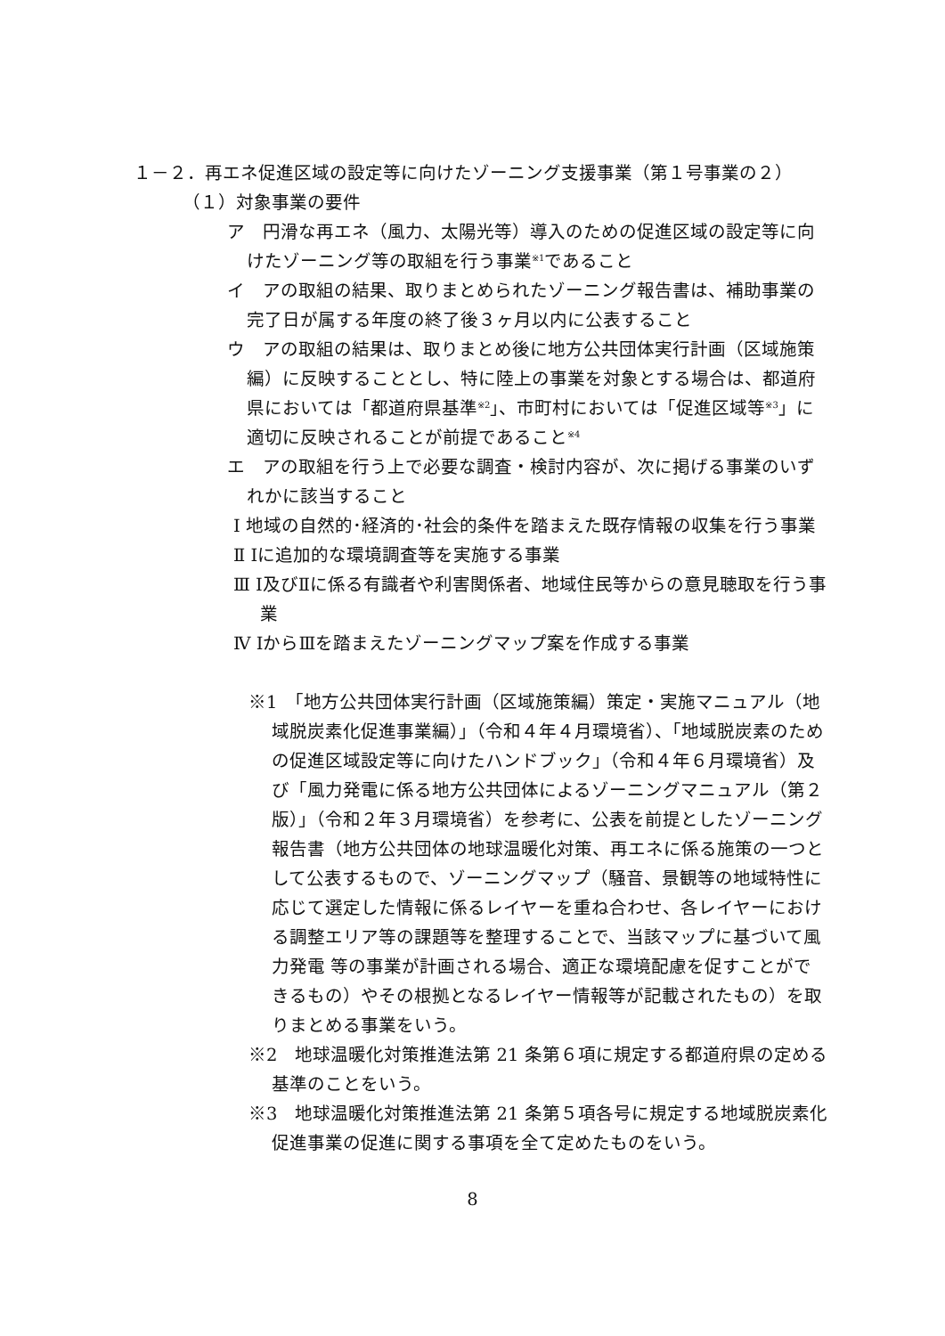１－２．再エネ促進区域の設定等に向けたゾーニング支援事業（第１号事業の２）
（１）対象事業の要件
ア　円滑な再エネ（風力、太陽光等）導入のための促進区域の設定等に向けたゾーニング等の取組を行う事業<sup>※1</sup>であること
イ　アの取組の結果、取りまとめられたゾーニング報告書は、補助事業の完了日が属する年度の終了後３ヶ月以内に公表すること
ウ　アの取組の結果は、取りまとめ後に地方公共団体実行計画（区域施策編）に反映することとし、特に陸上の事業を対象とする場合は、都道府県においては「都道府県基準<sup>※2</sup>」、市町村においては「促進区域等<sup>※3</sup>」に適切に反映されることが前提であること<sup>※4</sup>
エ　アの取組を行う上で必要な調査・検討内容が、次に掲げる事業のいずれかに該当すること
Ⅰ 地域の自然的･経済的･社会的条件を踏まえた既存情報の収集を行う事業
Ⅱ Ⅰに追加的な環境調査等を実施する事業
Ⅲ Ⅰ及びⅡに係る有識者や利害関係者、地域住民等からの意見聴取を行う事業
Ⅳ ⅠからⅢを踏まえたゾーニングマップ案を作成する事業
※1　「地方公共団体実行計画（区域施策編）策定・実施マニュアル（地域脱炭素化促進事業編）」（令和４年４月環境省）、「地域脱炭素のための促進区域設定等に向けたハンドブック」（令和４年６月環境省）及び「風力発電に係る地方公共団体によるゾーニングマニュアル（第２版）」（令和２年３月環境省）を参考に、公表を前提としたゾーニング報告書（地方公共団体の地球温暖化対策、再エネに係る施策の一つとして公表するもので、ゾーニングマップ（騒音、景観等の地域特性に応じて選定した情報に係るレイヤーを重ね合わせ、各レイヤーにおける調整エリア等の課題等を整理することで、当該マップに基づいて風力発電 等の事業が計画される場合、適正な環境配慮を促すことができるもの）やその根拠となるレイヤー情報等が記載されたもの）を取りまとめる事業をいう。
※2　地球温暖化対策推進法第 21 条第６項に規定する都道府県の定める基準のことをいう。
※3　地球温暖化対策推進法第 21 条第５項各号に規定する地域脱炭素化促進事業の促進に関する事項を全て定めたものをいう。
8